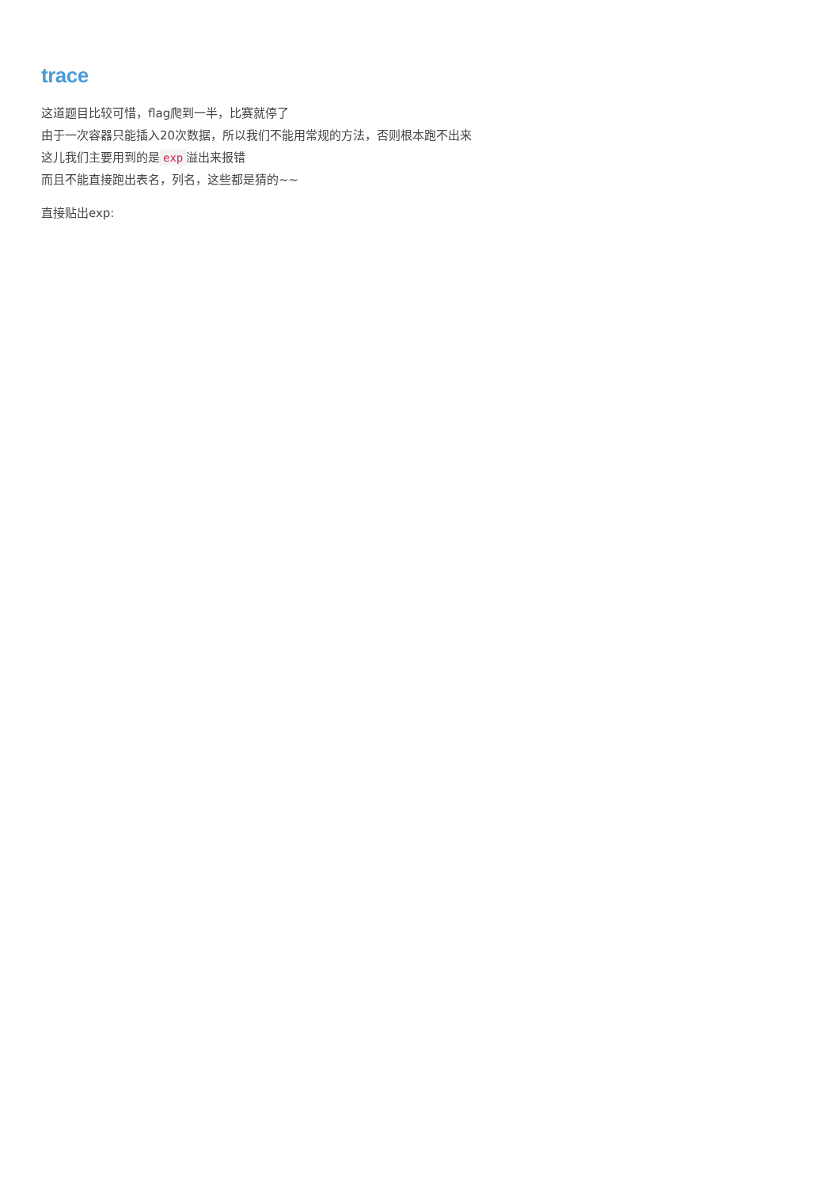trace
这道题目比较可惜，flag爬到一半，比赛就停了
由于一次容器只能插入20次数据，所以我们不能用常规的方法，否则根本跑不出来
这儿我们主要用到的是 exp 溢出来报错
而且不能直接跑出表名，列名，这些都是猜的~~
直接贴出exp: